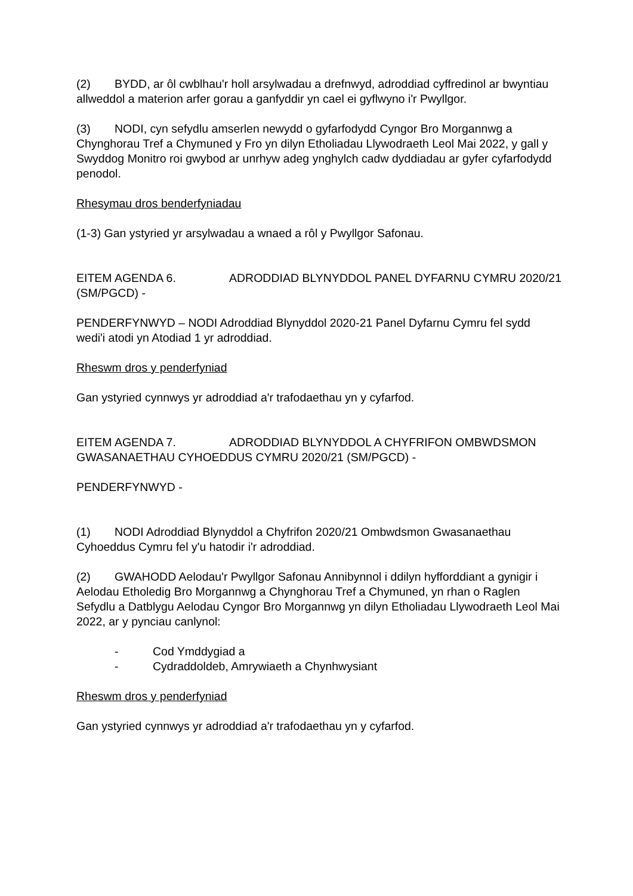(2) BYDD, ar ôl cwblhau'r holl arsylwadau a drefnwyd, adroddiad cyffredinol ar bwyntiau allweddol a materion arfer gorau a ganfyddir yn cael ei gyflwyno i'r Pwyllgor.
(3) NODI, cyn sefydlu amserlen newydd o gyfarfodydd Cyngor Bro Morgannwg a Chynghorau Tref a Chymuned y Fro yn dilyn Etholiadau Llywodraeth Leol Mai 2022, y gall y Swyddog Monitro roi gwybod ar unrhyw adeg ynghylch cadw dyddiadau ar gyfer cyfarfodydd penodol.
Rhesymau dros benderfyniadau
(1-3) Gan ystyried yr arsylwadau a wnaed a rôl y Pwyllgor Safonau.
EITEM AGENDA 6. ADRODDIAD BLYNYDDOL PANEL DYFARNU CYMRU 2020/21 (SM/PGCD) -
PENDERFYNWYD – NODI Adroddiad Blynyddol 2020-21 Panel Dyfarnu Cymru fel sydd wedi'i atodi yn Atodiad 1 yr adroddiad.
Rheswm dros y penderfyniad
Gan ystyried cynnwys yr adroddiad a'r trafodaethau yn y cyfarfod.
EITEM AGENDA 7. ADRODDIAD BLYNYDDOL A CHYFRIFON OMBWDSMON GWASANAETHAU CYHOEDDUS CYMRU 2020/21 (SM/PGCD) -
PENDERFYNWYD -
(1) NODI Adroddiad Blynyddol a Chyfrifon 2020/21 Ombwdsmon Gwasanaethau Cyhoeddus Cymru fel y'u hatodir i'r adroddiad.
(2) GWAHODD Aelodau'r Pwyllgor Safonau Annibynnol i ddilyn hyfforddiant a gynigir i Aelodau Etholedig Bro Morgannwg a Chynghorau Tref a Chymuned, yn rhan o Raglen Sefydlu a Datblygu Aelodau Cyngor Bro Morgannwg yn dilyn Etholiadau Llywodraeth Leol Mai 2022, ar y pynciau canlynol:
- Cod Ymddygiad a
- Cydraddoldeb, Amrywiaeth a Chynhwysiant
Rheswm dros y penderfyniad
Gan ystyried cynnwys yr adroddiad a'r trafodaethau yn y cyfarfod.